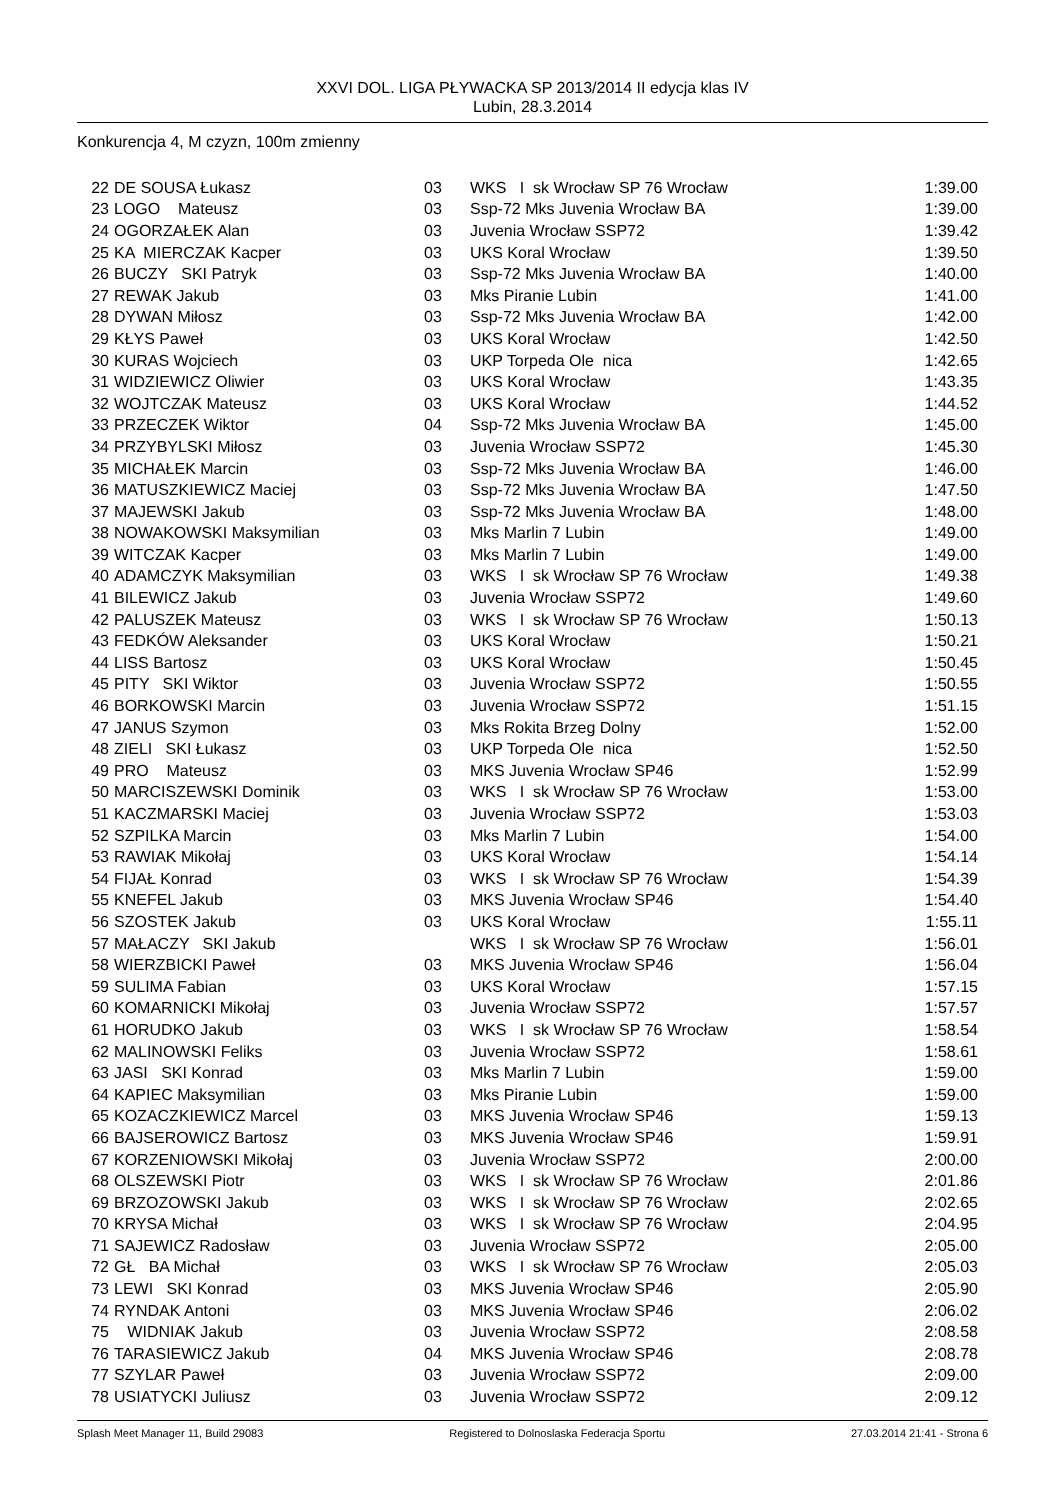XXVI DOL. LIGA PŁYWACKA SP 2013/2014 II edycja klas IV
Lubin, 28.3.2014
Konkurencja 4, M czyzn, 100m zmienny
| 22 | DE SOUSA Łukasz | 03 | WKS I sk Wrocław SP 76 Wrocław | 1:39.00 |
| 23 | LOGO Mateusz | 03 | Ssp-72 Mks Juvenia Wrocław BA | 1:39.00 |
| 24 | OGORZAŁEK Alan | 03 | Juvenia Wrocław SSP72 | 1:39.42 |
| 25 | KA MIERCZAK Kacper | 03 | UKS Koral Wrocław | 1:39.50 |
| 26 | BUCZY SKI Patryk | 03 | Ssp-72 Mks Juvenia Wrocław BA | 1:40.00 |
| 27 | REWAK Jakub | 03 | Mks Piranie Lubin | 1:41.00 |
| 28 | DYWAN Miłosz | 03 | Ssp-72 Mks Juvenia Wrocław BA | 1:42.00 |
| 29 | KŁYS Paweł | 03 | UKS Koral Wrocław | 1:42.50 |
| 30 | KURAS Wojciech | 03 | UKP Torpeda Ole nica | 1:42.65 |
| 31 | WIDZIEWICZ Oliwier | 03 | UKS Koral Wrocław | 1:43.35 |
| 32 | WOJTCZAK Mateusz | 03 | UKS Koral Wrocław | 1:44.52 |
| 33 | PRZECZEK Wiktor | 04 | Ssp-72 Mks Juvenia Wrocław BA | 1:45.00 |
| 34 | PRZYBYLSKI Miłosz | 03 | Juvenia Wrocław SSP72 | 1:45.30 |
| 35 | MICHAŁEK Marcin | 03 | Ssp-72 Mks Juvenia Wrocław BA | 1:46.00 |
| 36 | MATUSZKIEWICZ Maciej | 03 | Ssp-72 Mks Juvenia Wrocław BA | 1:47.50 |
| 37 | MAJEWSKI Jakub | 03 | Ssp-72 Mks Juvenia Wrocław BA | 1:48.00 |
| 38 | NOWAKOWSKI Maksymilian | 03 | Mks Marlin 7 Lubin | 1:49.00 |
| 39 | WITCZAK Kacper | 03 | Mks Marlin 7 Lubin | 1:49.00 |
| 40 | ADAMCZYK Maksymilian | 03 | WKS I sk Wrocław SP 76 Wrocław | 1:49.38 |
| 41 | BILEWICZ Jakub | 03 | Juvenia Wrocław SSP72 | 1:49.60 |
| 42 | PALUSZEK Mateusz | 03 | WKS I sk Wrocław SP 76 Wrocław | 1:50.13 |
| 43 | FEDKÓW Aleksander | 03 | UKS Koral Wrocław | 1:50.21 |
| 44 | LISS Bartosz | 03 | UKS Koral Wrocław | 1:50.45 |
| 45 | PITY SKI Wiktor | 03 | Juvenia Wrocław SSP72 | 1:50.55 |
| 46 | BORKOWSKI Marcin | 03 | Juvenia Wrocław SSP72 | 1:51.15 |
| 47 | JANUS Szymon | 03 | Mks Rokita Brzeg Dolny | 1:52.00 |
| 48 | ZIELI SKI Łukasz | 03 | UKP Torpeda Ole nica | 1:52.50 |
| 49 | PRO Mateusz | 03 | MKS Juvenia Wrocław SP46 | 1:52.99 |
| 50 | MARCISZEWSKI Dominik | 03 | WKS I sk Wrocław SP 76 Wrocław | 1:53.00 |
| 51 | KACZMARSKI Maciej | 03 | Juvenia Wrocław SSP72 | 1:53.03 |
| 52 | SZPILKA Marcin | 03 | Mks Marlin 7 Lubin | 1:54.00 |
| 53 | RAWIAK Mikołaj | 03 | UKS Koral Wrocław | 1:54.14 |
| 54 | FIJAŁ Konrad | 03 | WKS I sk Wrocław SP 76 Wrocław | 1:54.39 |
| 55 | KNEFEL Jakub | 03 | MKS Juvenia Wrocław SP46 | 1:54.40 |
| 56 | SZOSTEK Jakub | 03 | UKS Koral Wrocław | 1:55.11 |
| 57 | MAŁACZY SKI Jakub | | WKS I sk Wrocław SP 76 Wrocław | 1:56.01 |
| 58 | WIERZBICKI Paweł | 03 | MKS Juvenia Wrocław SP46 | 1:56.04 |
| 59 | SULIMA Fabian | 03 | UKS Koral Wrocław | 1:57.15 |
| 60 | KOMARNICKI Mikołaj | 03 | Juvenia Wrocław SSP72 | 1:57.57 |
| 61 | HORUDKO Jakub | 03 | WKS I sk Wrocław SP 76 Wrocław | 1:58.54 |
| 62 | MALINOWSKI Feliks | 03 | Juvenia Wrocław SSP72 | 1:58.61 |
| 63 | JASI SKI Konrad | 03 | Mks Marlin 7 Lubin | 1:59.00 |
| 64 | KAPIEC Maksymilian | 03 | Mks Piranie Lubin | 1:59.00 |
| 65 | KOZACZKIEWICZ Marcel | 03 | MKS Juvenia Wrocław SP46 | 1:59.13 |
| 66 | BAJSEROWICZ Bartosz | 03 | MKS Juvenia Wrocław SP46 | 1:59.91 |
| 67 | KORZENIOWSKI Mikołaj | 03 | Juvenia Wrocław SSP72 | 2:00.00 |
| 68 | OLSZEWSKI Piotr | 03 | WKS I sk Wrocław SP 76 Wrocław | 2:01.86 |
| 69 | BRZOZOWSKI Jakub | 03 | WKS I sk Wrocław SP 76 Wrocław | 2:02.65 |
| 70 | KRYSA Michał | 03 | WKS I sk Wrocław SP 76 Wrocław | 2:04.95 |
| 71 | SAJEWICZ Radosław | 03 | Juvenia Wrocław SSP72 | 2:05.00 |
| 72 | GŁ BA Michał | 03 | WKS I sk Wrocław SP 76 Wrocław | 2:05.03 |
| 73 | LEWI SKI Konrad | 03 | MKS Juvenia Wrocław SP46 | 2:05.90 |
| 74 | RYNDAK Antoni | 03 | MKS Juvenia Wrocław SP46 | 2:06.02 |
| 75 | WIDNIAK Jakub | 03 | Juvenia Wrocław SSP72 | 2:08.58 |
| 76 | TARASIEWICZ Jakub | 04 | MKS Juvenia Wrocław SP46 | 2:08.78 |
| 77 | SZYLAR Paweł | 03 | Juvenia Wrocław SSP72 | 2:09.00 |
| 78 | USIATYCKI Juliusz | 03 | Juvenia Wrocław SSP72 | 2:09.12 |
Splash Meet Manager 11, Build 29083 Registered to Dolnoslaska Federacja Sportu 27.03.2014 21:41 - Strona 6